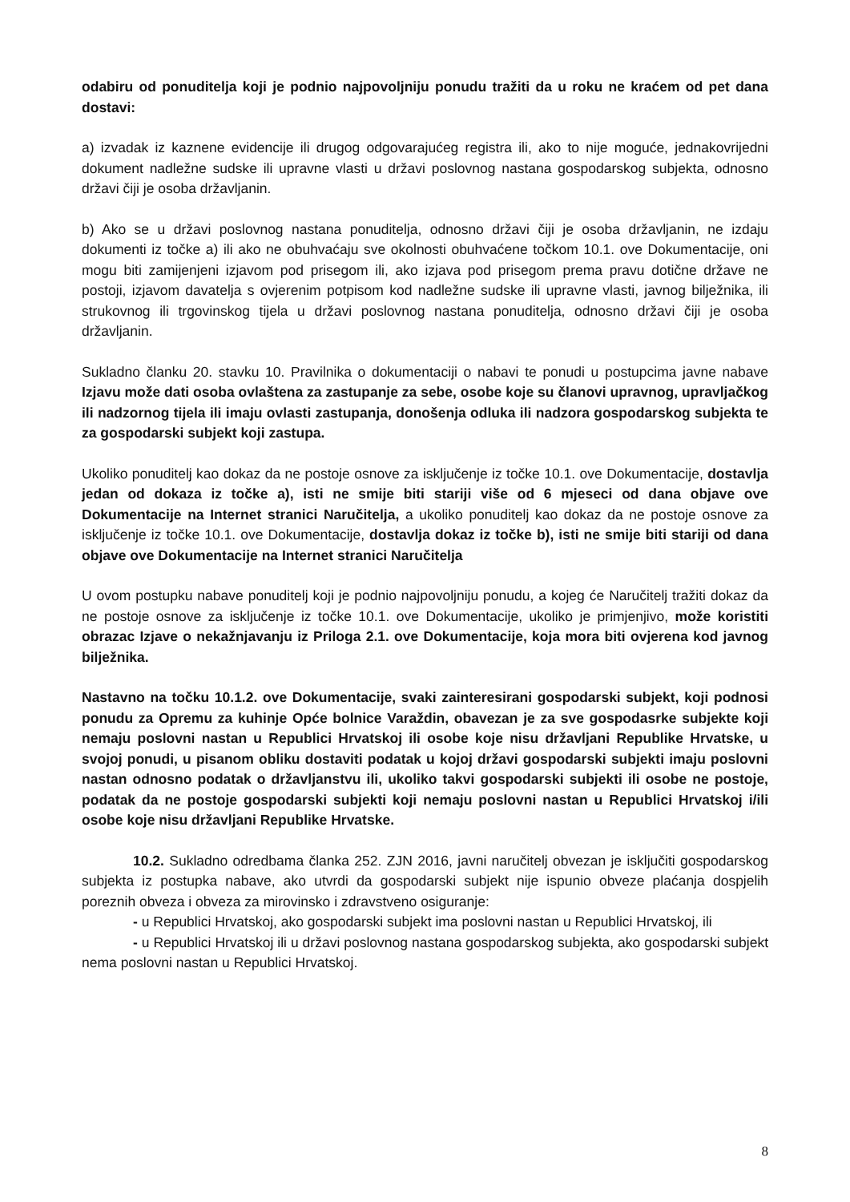odabiru od ponuditelja koji je podnio najpovoljniju ponudu tražiti da u roku ne kraćem od pet dana dostavi:
a) izvadak iz kaznene evidencije ili drugog odgovarajućeg registra ili, ako to nije moguće, jednakovrijedni dokument nadležne sudske ili upravne vlasti u državi poslovnog nastana gospodarskog subjekta, odnosno državi čiji je osoba državljanin.
b) Ako se u državi poslovnog nastana ponuditelja, odnosno državi čiji je osoba državljanin, ne izdaju dokumenti iz točke a) ili ako ne obuhvaćaju sve okolnosti obuhvaćene točkom 10.1. ove Dokumentacije, oni mogu biti zamijenjeni izjavom pod prisegom ili, ako izjava pod prisegom prema pravu dotične države ne postoji, izjavom davatelja s ovjerenim potpisom kod nadležne sudske ili upravne vlasti, javnog bilježnika, ili strukovnog ili trgovinskog tijela u državi poslovnog nastana ponuditelja, odnosno državi čiji je osoba državljanin.
Sukladno članku 20. stavku 10. Pravilnika o dokumentaciji o nabavi te ponudi u postupcima javne nabave Izjavu može dati osoba ovlaštena za zastupanje za sebe, osobe koje su članovi upravnog, upravljačkog ili nadzornog tijela ili imaju ovlasti zastupanja, donošenja odluka ili nadzora gospodarskog subjekta te za gospodarski subjekt koji zastupa.
Ukoliko ponuditelj kao dokaz da ne postoje osnove za isključenje iz točke 10.1. ove Dokumentacije, dostavlja jedan od dokaza iz točke a), isti ne smije biti stariji više od 6 mjeseci od dana objave ove Dokumentacije na Internet stranici Naručitelja, a ukoliko ponuditelj kao dokaz da ne postoje osnove za isključenje iz točke 10.1. ove Dokumentacije, dostavlja dokaz iz točke b), isti ne smije biti stariji od dana objave ove Dokumentacije na Internet stranici Naručitelja
U ovom postupku nabave ponuditelj koji je podnio najpovoljniju ponudu, a kojeg će Naručitelj tražiti dokaz da ne postoje osnove za isključenje iz točke 10.1. ove Dokumentacije, ukoliko je primjenjivo, može koristiti obrazac Izjave o nekažnjavanju iz Priloga 2.1. ove Dokumentacije, koja mora biti ovjerena kod javnog bilježnika.
Nastavno na točku 10.1.2. ove Dokumentacije, svaki zainteresirani gospodarski subjekt, koji podnosi ponudu za Opremu za kuhinje Opće bolnice Varaždin, obavezan je za sve gospodasrke subjekte koji nemaju poslovni nastan u Republici Hrvatskoj ili osobe koje nisu državljani Republike Hrvatske, u svojoj ponudi, u pisanom obliku dostaviti podatak u kojoj državi gospodarski subjekti imaju poslovni nastan odnosno podatak o državljanstvu ili, ukoliko takvi gospodarski subjekti ili osobe ne postoje, podatak da ne postoje gospodarski subjekti koji nemaju poslovni nastan u Republici Hrvatskoj i/ili osobe koje nisu državljani Republike Hrvatske.
10.2. Sukladno odredbama članka 252. ZJN 2016, javni naručitelj obvezan je isključiti gospodarskog subjekta iz postupka nabave, ako utvrdi da gospodarski subjekt nije ispunio obveze plaćanja dospjelih poreznih obveza i obveza za mirovinsko i zdravstveno osiguranje:
- u Republici Hrvatskoj, ako gospodarski subjekt ima poslovni nastan u Republici Hrvatskoj, ili
- u Republici Hrvatskoj ili u državi poslovnog nastana gospodarskog subjekta, ako gospodarski subjekt nema poslovni nastan u Republici Hrvatskoj.
8